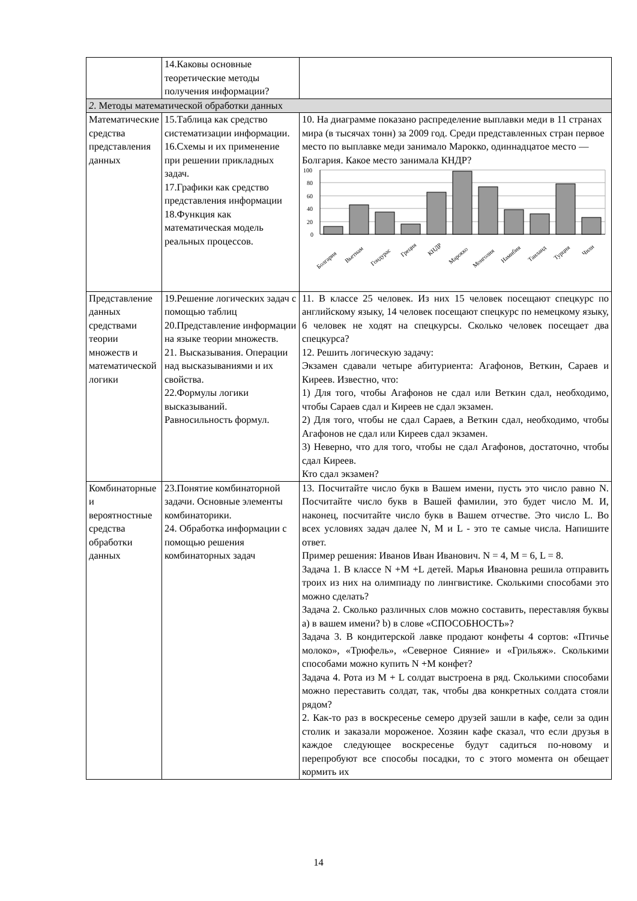| | 14.Каковы основные теоретические методы получения информации? | |
| 2 . Методы математической обработки данных | | |
| Математические средства представления данных | 15.Таблица как средство систематизации информации. 16.Схемы и их применение при решении прикладных задач. 17.Графики как средство представления информации 18.Функция как математическая модель реальных процессов. | 10. На диаграмме показано распределение выплавки меди в 11 странах мира (в тысячах тонн) за 2009 год. Среди представленных стран первое место по выплавке меди занимало Марокко, одиннадцатое место — Болгария. Какое место занимала КНДР? 100 80 60 40 20 0 Болгария Вьетнам Гондурас Греция КНДР Марокко Монголия Намибия Таиланд Турция Чили |
| Представление данных средствами теории множеств и математической логики | 19.Решение логических задач с помощью таблиц 20.Представление информации на языке теории множеств. 21. Высказывания. Операции над высказываниями и их свойства. 22.Формулы логики высказываний. Равносильность формул. | 11. В классе 25 человек. Из них 15 человек посещают спецкурс по английскому языку, 14 человек посещают спецкурс по немецкому языку, 6 человек не ходят на спецкурсы. Сколько человек посещает два спецкурса? 12. Решить логическую задачу: Экзамен сдавали четыре абитуриента: Агафонов, Веткин, Сараев и Киреев. Известно, что: 1) Для того, чтобы Агафонов не сдал или Веткин сдал, необходимо, чтобы Сараев сдал и Киреев не сдал экзамен. 2) Для того, чтобы не сдал Сараев, а Веткин сдал, необходимо, чтобы Агафонов не сдал или Киреев сдал экзамен. 3) Неверно, что для того, чтобы не сдал Агафонов, достаточно, чтобы сдал Киреев. Кто сдал экзамен? |
| Комбинаторные и вероятностные средства обработки данных | 23.Понятие комбинаторной задачи. Основные элементы комбинаторики. 24. Обработка информации с помощью решения комбинаторных задач | 13. Посчитайте число букв в Вашем имени, пусть это число равно N. Посчитайте число букв в Вашей фамилии, это будет число M. И, наконец, посчитайте число букв в Вашем отчестве. Это число L. Во всех условиях задач далее N, M и L - это те самые числа. Напишите ответ. Пример решения: Иванов Иван Иванович. N = 4, M = 6, L = 8. Задача 1. В классе N +M +L детей. Марья Ивановна решила отправить троих из них на олимпиаду по лингвистике. Сколькими способами это можно сделать? Задача 2. Сколько различных слов можно составить, переставляя буквы a) в вашем имени? b) в слове «СПОСОБНОСТЬ»? Задача 3. В кондитерской лавке продают конфеты 4 сортов: «Птичье молоко», «Трюфель», «Северное Сияние» и «Грильяж». Сколькими способами можно купить N +M конфет? Задача 4. Рота из M + L солдат выстроена в ряд. Сколькими способами можно переставить солдат, так, чтобы два конкретных солдата стояли рядом? 2. Как-то раз в воскресенье семеро друзей зашли в кафе, сели за один столик и заказали мороженое. Хозяин кафе сказал, что если друзья в каждое следующее воскресенье будут садиться по-новому и перепробуют все способы посадки, то с этого момента он обещает кормить их |
14